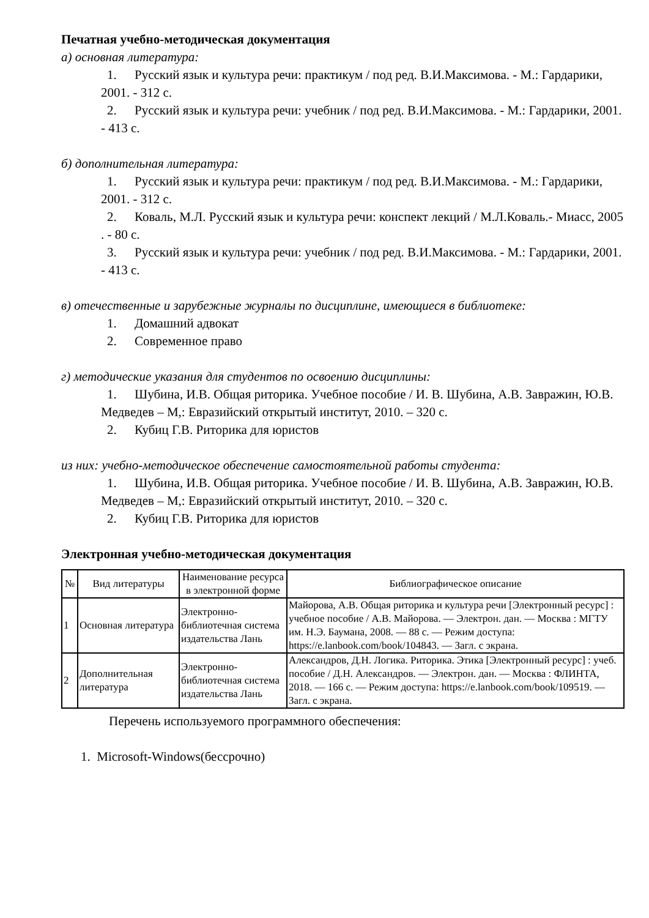Печатная учебно-методическая документация
а) основная литература:
1. Русский язык и культура речи: практикум / под ред. В.И.Максимова. - М.: Гардарики, 2001. - 312 с.
2. Русский язык и культура речи: учебник / под ред. В.И.Максимова. - М.: Гардарики, 2001. - 413 с.
б) дополнительная литература:
1. Русский язык и культура речи: практикум / под ред. В.И.Максимова. - М.: Гардарики, 2001. - 312 с.
2. Коваль, М.Л. Русский язык и культура речи: конспект лекций / М.Л.Коваль.- Миасс, 2005 . - 80 с.
3. Русский язык и культура речи: учебник / под ред. В.И.Максимова. - М.: Гардарики, 2001. - 413 с.
в) отечественные и зарубежные журналы по дисциплине, имеющиеся в библиотеке:
1. Домашний адвокат
2. Современное право
г) методические указания для студентов по освоению дисциплины:
1. Шубина, И.В. Общая риторика. Учебное пособие / И. В. Шубина, А.В. Завражин, Ю.В. Медведев – М,: Евразийский открытый институт, 2010. – 320 с.
2. Кубиц Г.В. Риторика для юристов
из них: учебно-методическое обеспечение самостоятельной работы студента:
1. Шубина, И.В. Общая риторика. Учебное пособие / И. В. Шубина, А.В. Завражин, Ю.В. Медведев – М,: Евразийский открытый институт, 2010. – 320 с.
2. Кубиц Г.В. Риторика для юристов
Электронная учебно-методическая документация
| № | Вид литературы | Наименование ресурса в электронной форме | Библиографическое описание |
| --- | --- | --- | --- |
| 1 | Основная литература | Электронно-библиотечная система издательства Лань | Майорова, А.В. Общая риторика и культура речи [Электронный ресурс] : учебное пособие / А.В. Майорова. — Электрон. дан. — Москва : МГТУ им. Н.Э. Баумана, 2008. — 88 с. — Режим доступа: https://e.lanbook.com/book/104843. — Загл. с экрана. |
| 2 | Дополнительная литература | Электронно-библиотечная система издательства Лань | Александров, Д.Н. Логика. Риторика. Этика [Электронный ресурс] : учеб. пособие / Д.Н. Александров. — Электрон. дан. — Москва : ФЛИНТА, 2018. — 166 с. — Режим доступа: https://e.lanbook.com/book/109519. — Загл. с экрана. |
Перечень используемого программного обеспечения:
1. Microsoft-Windows(бессрочно)